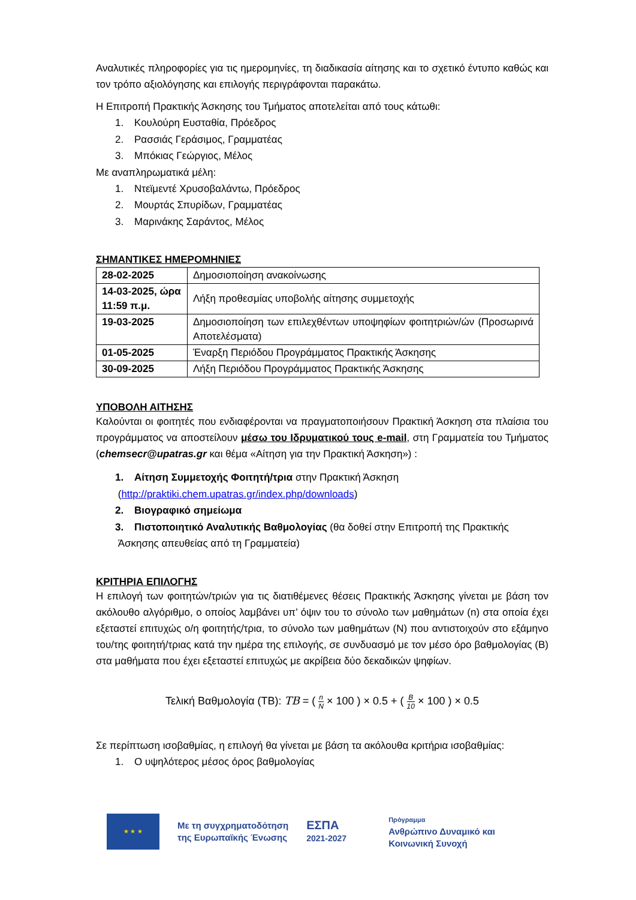Αναλυτικές πληροφορίες για τις ημερομηνίες, τη διαδικασία αίτησης και το σχετικό έντυπο καθώς και τον τρόπο αξιολόγησης και επιλογής περιγράφονται παρακάτω.
Η Επιτροπή Πρακτικής Άσκησης του Τμήματος αποτελείται από τους κάτωθι:
1. Κουλούρη Ευσταθία, Πρόεδρος
2. Ρασσιάς Γεράσιμος, Γραμματέας
3. Μπόκιας Γεώργιος, Μέλος
Με αναπληρωματικά μέλη:
1. Ντεϊμεντέ Χρυσοβαλάντω, Πρόεδρος
2. Μουρτάς Σπυρίδων, Γραμματέας
3. Μαρινάκης Σαράντος, Μέλος
ΣΗΜΑΝΤΙΚΕΣ ΗΜΕΡΟΜΗΝΙΕΣ
| 28-02-2025 | Δημοσιοποίηση ανακοίνωσης |
| 14-03-2025, ώρα 11:59 π.μ. | Λήξη προθεσμίας υποβολής αίτησης συμμετοχής |
| 19-03-2025 | Δημοσιοποίηση των επιλεχθέντων υποψηφίων φοιτητριών/ών (Προσωρινά Αποτελέσματα) |
| 01-05-2025 | Έναρξη Περιόδου Προγράμματος Πρακτικής Άσκησης |
| 30-09-2025 | Λήξη Περιόδου Προγράμματος Πρακτικής Άσκησης |
ΥΠΟΒΟΛΗ ΑΙΤΗΣΗΣ
Καλούνται οι φοιτητές που ενδιαφέρονται να πραγματοποιήσουν Πρακτική Άσκηση στα πλαίσια του προγράμματος να αποστείλουν μέσω του Ιδρυματικού τους e-mail, στη Γραμματεία του Τμήματος (chemsecr@upatras.gr και θέμα «Αίτηση για την Πρακτική Άσκηση») :
1. Αίτηση Συμμετοχής Φοιτητή/τρια στην Πρακτική Άσκηση
(http://praktiki.chem.upatras.gr/index.php/downloads)
2. Βιογραφικό σημείωμα
3. Πιστοποιητικό Αναλυτικής Βαθμολογίας (θα δοθεί στην Επιτροπή της Πρακτικής
Άσκησης απευθείας από τη Γραμματεία)
ΚΡΙΤΗΡΙΑ ΕΠΙΛΟΓΗΣ
Η επιλογή των φοιτητών/τριών για τις διατιθέμενες θέσεις Πρακτικής Άσκησης γίνεται με βάση τον ακόλουθο αλγόριθμο, ο οποίος λαμβάνει υπ’ όψιν του το σύνολο των μαθημάτων (n) στα οποία έχει εξεταστεί επιτυχώς ο/η φοιτητής/τρια, το σύνολο των μαθημάτων (N) που αντιστοιχούν στο εξάμηνο του/της φοιτητή/τριας κατά την ημέρα της επιλογής, σε συνδυασμό με τον μέσο όρο βαθμολογίας (B) στα μαθήματα που έχει εξεταστεί επιτυχώς με ακρίβεια δύο δεκαδικών ψηφίων.
Τελική Βαθμολογία (ΤΒ): TB = ( n N × 100 ) × 0.5 + ( B 10 × 100 ) × 0.5
Σε περίπτωση ισοβαθμίας, η επιλογή θα γίνεται με βάση τα ακόλουθα κριτήρια ισοβαθμίας:
1. Ο υψηλότερος μέσος όρος βαθμολογίας
★ ★ ★
Με τη συγχρηματοδότηση
της Ευρωπαϊκής Ένωσης
ΕΣΠΑ
2021-2027
Πρόγραμμα
Ανθρώπινο Δυναμικό και
Κοινωνική Συνοχή